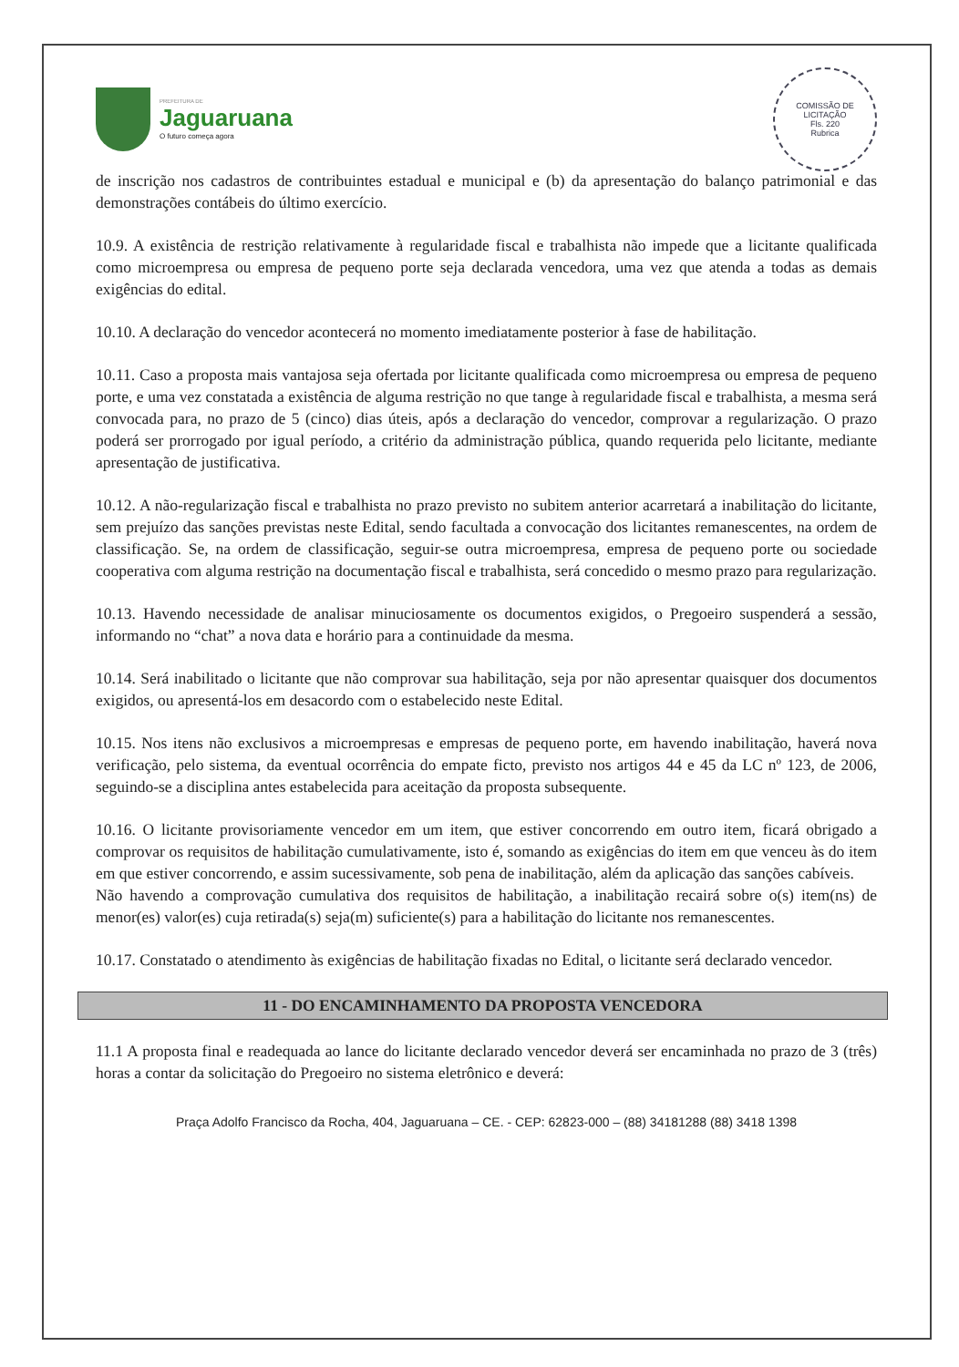PREFEITURA DE
Jaguaruana
O futuro começa agora
COMISSÃO DE LICITAÇÃO
Fls. 220
Rubrica
de inscrição nos cadastros de contribuintes estadual e municipal e (b) da apresentação do balanço patrimonial e das demonstrações contábeis do último exercício.
10.9. A existência de restrição relativamente à regularidade fiscal e trabalhista não impede que a licitante qualificada como microempresa ou empresa de pequeno porte seja declarada vencedora, uma vez que atenda a todas as demais exigências do edital.
10.10. A declaração do vencedor acontecerá no momento imediatamente posterior à fase de habilitação.
10.11. Caso a proposta mais vantajosa seja ofertada por licitante qualificada como microempresa ou empresa de pequeno porte, e uma vez constatada a existência de alguma restrição no que tange à regularidade fiscal e trabalhista, a mesma será convocada para, no prazo de 5 (cinco) dias úteis, após a declaração do vencedor, comprovar a regularização. O prazo poderá ser prorrogado por igual período, a critério da administração pública, quando requerida pelo licitante, mediante apresentação de justificativa.
10.12. A não-regularização fiscal e trabalhista no prazo previsto no subitem anterior acarretará a inabilitação do licitante, sem prejuízo das sanções previstas neste Edital, sendo facultada a convocação dos licitantes remanescentes, na ordem de classificação. Se, na ordem de classificação, seguir-se outra microempresa, empresa de pequeno porte ou sociedade cooperativa com alguma restrição na documentação fiscal e trabalhista, será concedido o mesmo prazo para regularização.
10.13. Havendo necessidade de analisar minuciosamente os documentos exigidos, o Pregoeiro suspenderá a sessão, informando no “chat” a nova data e horário para a continuidade da mesma.
10.14. Será inabilitado o licitante que não comprovar sua habilitação, seja por não apresentar quaisquer dos documentos exigidos, ou apresentá-los em desacordo com o estabelecido neste Edital.
10.15. Nos itens não exclusivos a microempresas e empresas de pequeno porte, em havendo inabilitação, haverá nova verificação, pelo sistema, da eventual ocorrência do empate ficto, previsto nos artigos 44 e 45 da LC nº 123, de 2006, seguindo-se a disciplina antes estabelecida para aceitação da proposta subsequente.
10.16. O licitante provisoriamente vencedor em um item, que estiver concorrendo em outro item, ficará obrigado a comprovar os requisitos de habilitação cumulativamente, isto é, somando as exigências do item em que venceu às do item em que estiver concorrendo, e assim sucessivamente, sob pena de inabilitação, além da aplicação das sanções cabíveis.
Não havendo a comprovação cumulativa dos requisitos de habilitação, a inabilitação recairá sobre o(s) item(ns) de menor(es) valor(es) cuja retirada(s) seja(m) suficiente(s) para a habilitação do licitante nos remanescentes.
10.17. Constatado o atendimento às exigências de habilitação fixadas no Edital, o licitante será declarado vencedor.
11 - DO ENCAMINHAMENTO DA PROPOSTA VENCEDORA
11.1 A proposta final e readequada ao lance do licitante declarado vencedor deverá ser encaminhada no prazo de 3 (três) horas a contar da solicitação do Pregoeiro no sistema eletrônico e deverá:
Praça Adolfo Francisco da Rocha, 404, Jaguaruana – CE. - CEP: 62823-000 – (88) 34181288 (88) 3418 1398